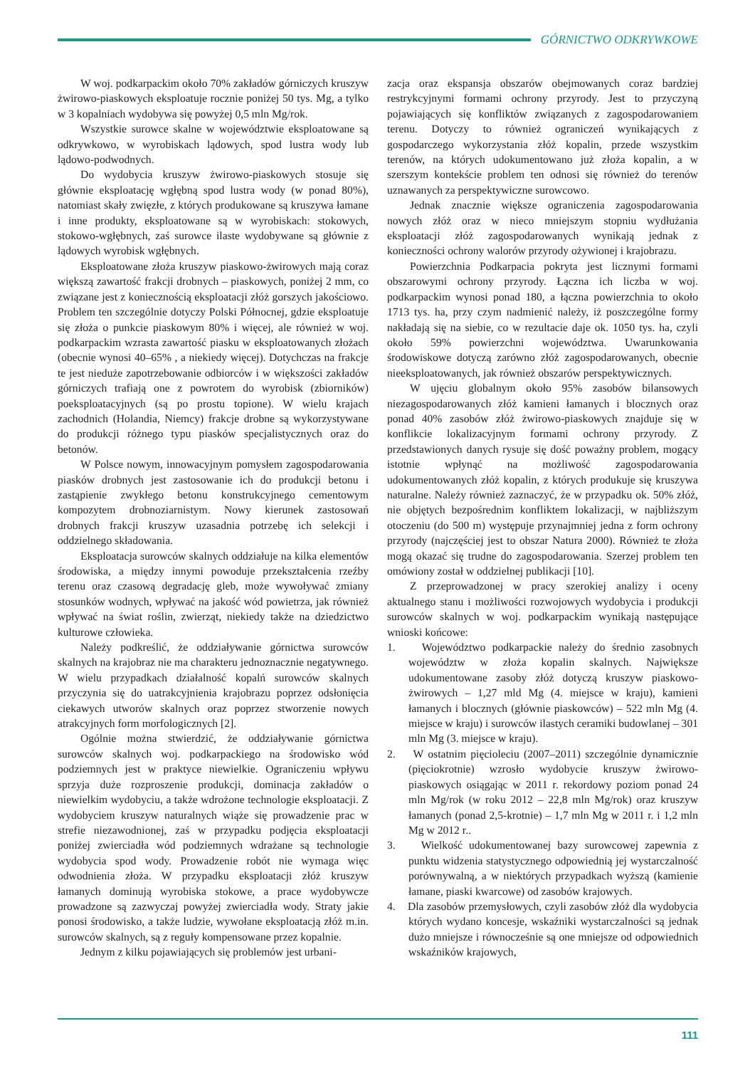GÓRNICTWO ODKRYWKOWE
W woj. podkarpackim około 70% zakładów górniczych kruszyw żwirowo-piaskowych eksploatuje rocznie poniżej 50 tys. Mg, a tylko w 3 kopalniach wydobywa się powyżej 0,5 mln Mg/rok.
Wszystkie surowce skalne w województwie eksploatowane są odkrywkowo, w wyrobiskach lądowych, spod lustra wody lub lądowo-podwodnych.
Do wydobycia kruszyw żwirowo-piaskowych stosuje się głównie eksploatację wgłębną spod lustra wody (w ponad 80%), natomiast skały zwięzłe, z których produkowane są kruszywa łamane i inne produkty, eksploatowane są w wyrobiskach: stokowych, stokowo-wgłębnych, zaś surowce ilaste wydobywane są głównie z lądowych wyrobisk wgłębnych.
Eksploatowane złoża kruszyw piaskowo-żwirowych mają coraz większą zawartość frakcji drobnych – piaskowych, poniżej 2 mm, co związane jest z koniecznością eksploatacji złóż gorszych jakościowo. Problem ten szczególnie dotyczy Polski Północnej, gdzie eksploatuje się złoża o punkcie piaskowym 80% i więcej, ale również w woj. podkarpackim wzrasta zawartość piasku w eksploatowanych złożach (obecnie wynosi 40–65% , a niekiedy więcej). Dotychczas na frakcje te jest nieduże zapotrzebowanie odbiorców i w większości zakładów górniczych trafiają one z powrotem do wyrobisk (zbiorników) poeksploatacyjnych (są po prostu topione). W wielu krajach zachodnich (Holandia, Niemcy) frakcje drobne są wykorzystywane do produkcji różnego typu piasków specjalistycznych oraz do betonów.
W Polsce nowym, innowacyjnym pomysłem zagospodarowania piasków drobnych jest zastosowanie ich do produkcji betonu i zastąpienie zwykłego betonu konstrukcyjnego cementowym kompozytem drobnoziarnistym. Nowy kierunek zastosowań drobnych frakcji kruszyw uzasadnia potrzebę ich selekcji i oddzielnego składowania.
Eksploatacja surowców skalnych oddziałuje na kilka elementów środowiska, a między innymi powoduje przekształcenia rzeźby terenu oraz czasową degradację gleb, może wywoływać zmiany stosunków wodnych, wpływać na jakość wód powietrza, jak również wpływać na świat roślin, zwierząt, niekiedy także na dziedzictwo kulturowe człowieka.
Należy podkreślić, że oddziaływanie górnictwa surowców skalnych na krajobraz nie ma charakteru jednoznacznie negatywnego. W wielu przypadkach działalność kopalń surowców skalnych przyczynia się do uatrakcyjnienia krajobrazu poprzez odsłonięcia ciekawych utworów skalnych oraz poprzez stworzenie nowych atrakcyjnych form morfologicznych [2].
Ogólnie można stwierdzić, że oddziaływanie górnictwa surowców skalnych woj. podkarpackiego na środowisko wód podziemnych jest w praktyce niewielkie. Ograniczeniu wpływu sprzyja duże rozproszenie produkcji, dominacja zakładów o niewielkim wydobyciu, a także wdrożone technologie eksploatacji. Z wydobyciem kruszyw naturalnych wiąże się prowadzenie prac w strefie niezawodnionej, zaś w przypadku podjęcia eksploatacji poniżej zwierciadła wód podziemnych wdrażane są technologie wydobycia spod wody. Prowadzenie robót nie wymaga więc odwodnienia złoża. W przypadku eksploatacji złóż kruszyw łamanych dominują wyrobiska stokowe, a prace wydobywcze prowadzone są zazwyczaj powyżej zwierciadła wody. Straty jakie ponosi środowisko, a także ludzie, wywołane eksploatacją złóż m.in. surowców skalnych, są z reguły kompensowane przez kopalnie.
Jednym z kilku pojawiających się problemów jest urbani-
zacja oraz ekspansja obszarów obejmowanych coraz bardziej restrykcyjnymi formami ochrony przyrody. Jest to przyczyną pojawiających się konfliktów związanych z zagospodarowaniem terenu. Dotyczy to również ograniczeń wynikających z gospodarczego wykorzystania złóż kopalin, przede wszystkim terenów, na których udokumentowano już złoża kopalin, a w szerszym kontekście problem ten odnosi się również do terenów uznawanych za perspektywiczne surowcowo.
Jednak znacznie większe ograniczenia zagospodarowania nowych złóż oraz w nieco mniejszym stopniu wydłużania eksploatacji złóż zagospodarowanych wynikają jednak z konieczności ochrony walorów przyrody ożywionej i krajobrazu.
Powierzchnia Podkarpacia pokryta jest licznymi formami obszarowymi ochrony przyrody. Łączna ich liczba w woj. podkarpackim wynosi ponad 180, a łączna powierzchnia to około 1713 tys. ha, przy czym nadmienić należy, iż poszczególne formy nakładają się na siebie, co w rezultacie daje ok. 1050 tys. ha, czyli około 59% powierzchni województwa. Uwarunkowania środowiskowe dotyczą zarówno złóż zagospodarowanych, obecnie nieeksploatowanych, jak również obszarów perspektywicznych.
W ujęciu globalnym około 95% zasobów bilansowych niezagospodarowanych złóż kamieni łamanych i blocznych oraz ponad 40% zasobów złóż żwirowo-piaskowych znajduje się w konflikcie lokalizacyjnym formami ochrony przyrody. Z przedstawionych danych rysuje się dość poważny problem, mogący istotnie wpłynąć na możliwość zagospodarowania udokumentowanych złóż kopalin, z których produkuje się kruszywa naturalne. Należy również zaznaczyć, że w przypadku ok. 50% złóż, nie objętych bezpośrednim konfliktem lokalizacji, w najbliższym otoczeniu (do 500 m) występuje przynajmniej jedna z form ochrony przyrody (najczęściej jest to obszar Natura 2000). Również te złoża mogą okazać się trudne do zagospodarowania. Szerzej problem ten omówiony został w oddzielnej publikacji [10].
Z przeprowadzonej w pracy szerokiej analizy i oceny aktualnego stanu i możliwości rozwojowych wydobycia i produkcji surowców skalnych w woj. podkarpackim wynikają następujące wnioski końcowe:
1. Województwo podkarpackie należy do średnio zasobnych województw w złoża kopalin skalnych. Największe udokumentowane zasoby złóż dotyczą kruszyw piaskowo-żwirowych – 1,27 mld Mg (4. miejsce w kraju), kamieni łamanych i blocznych (głównie piaskowców) – 522 mln Mg (4. miejsce w kraju) i surowców ilastych ceramiki budowlanej – 301 mln Mg (3. miejsce w kraju).
2. W ostatnim pięcioleciu (2007–2011) szczególnie dynamicznie (pięciokrotnie) wzrosło wydobycie kruszyw żwirowo-piaskowych osiągając w 2011 r. rekordowy poziom ponad 24 mln Mg/rok (w roku 2012 – 22,8 mln Mg/rok) oraz kruszyw łamanych (ponad 2,5-krotnie) – 1,7 mln Mg w 2011 r. i 1,2 mln Mg w 2012 r..
3. Wielkość udokumentowanej bazy surowcowej zapewnia z punktu widzenia statystycznego odpowiednią jej wystarczalność porównywalną, a w niektórych przypadkach wyższą (kamienie łamane, piaski kwarcowe) od zasobów krajowych.
4. Dla zasobów przemysłowych, czyli zasobów złóż dla wydobycia których wydano koncesje, wskaźniki wystarczalności są jednak dużo mniejsze i równocześnie są one mniejsze od odpowiednich wskaźników krajowych,
111